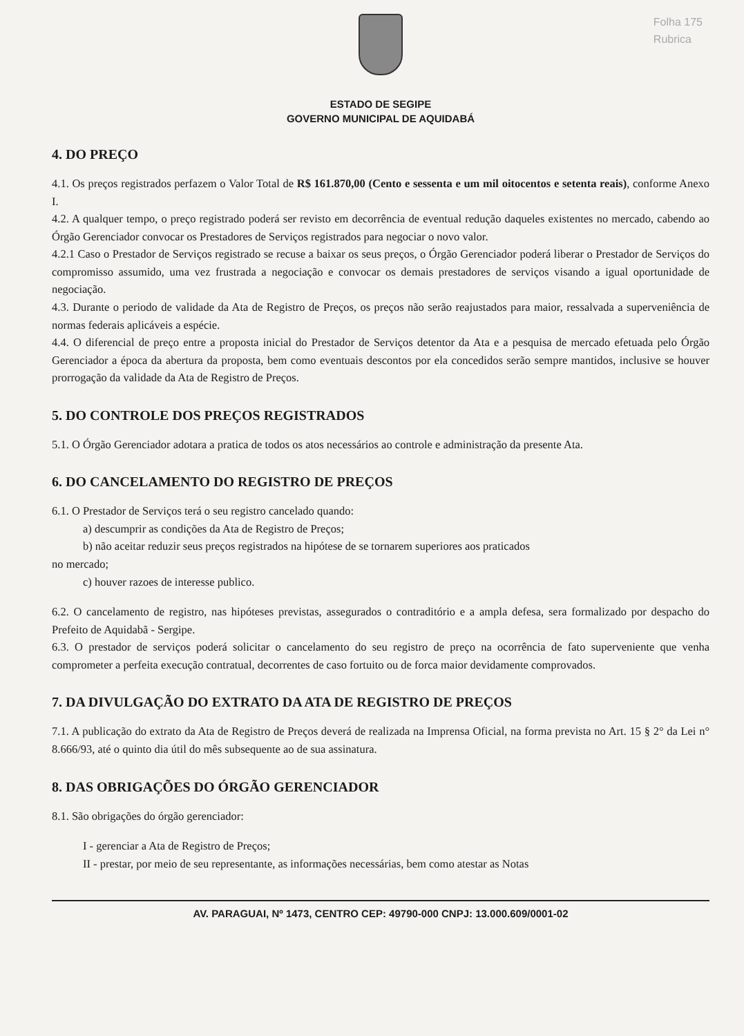Folha 175
Rubrica
ESTADO DE SEGIPE
GOVERNO MUNICIPAL DE AQUIDABÁ
4. DO PREÇO
4.1. Os preços registrados perfazem o Valor Total de R$ 161.870,00 (Cento e sessenta e um mil oitocentos e setenta reais), conforme Anexo I.
4.2. A qualquer tempo, o preço registrado poderá ser revisto em decorrência de eventual redução daqueles existentes no mercado, cabendo ao Órgão Gerenciador convocar os Prestadores de Serviços registrados para negociar o novo valor.
4.2.1 Caso o Prestador de Serviços registrado se recuse a baixar os seus preços, o Órgão Gerenciador poderá liberar o Prestador de Serviços do compromisso assumido, uma vez frustrada a negociação e convocar os demais prestadores de serviços visando a igual oportunidade de negociação.
4.3. Durante o periodo de validade da Ata de Registro de Preços, os preços não serão reajustados para maior, ressalvada a superveniência de normas federais aplicáveis a espécie.
4.4. O diferencial de preço entre a proposta inicial do Prestador de Serviços detentor da Ata e a pesquisa de mercado efetuada pelo Órgão Gerenciador a época da abertura da proposta, bem como eventuais descontos por ela concedidos serão sempre mantidos, inclusive se houver prorrogação da validade da Ata de Registro de Preços.
5. DO CONTROLE DOS PREÇOS REGISTRADOS
5.1. O Órgão Gerenciador adotara a pratica de todos os atos necessários ao controle e administração da presente Ata.
6. DO CANCELAMENTO DO REGISTRO DE PREÇOS
6.1. O Prestador de Serviços terá o seu registro cancelado quando:
a) descumprir as condições da Ata de Registro de Preços;
b) não aceitar reduzir seus preços registrados na hipótese de se tornarem superiores aos praticados
no mercado;
c) houver razoes de interesse publico.
6.2. O cancelamento de registro, nas hipóteses previstas, assegurados o contraditório e a ampla defesa, sera formalizado por despacho do Prefeito de Aquidabã - Sergipe.
6.3. O prestador de serviços poderá solicitar o cancelamento do seu registro de preço na ocorrência de fato superveniente que venha comprometer a perfeita execução contratual, decorrentes de caso fortuito ou de forca maior devidamente comprovados.
7. DA DIVULGAÇÃO DO EXTRATO DA ATA DE REGISTRO DE PREÇOS
7.1. A publicação do extrato da Ata de Registro de Preços deverá de realizada na Imprensa Oficial, na forma prevista no Art. 15 § 2° da Lei n° 8.666/93, até o quinto dia útil do mês subsequente ao de sua assinatura.
8. DAS OBRIGAÇÕES DO ÓRGÃO GERENCIADOR
8.1. São obrigações do órgão gerenciador:
I - gerenciar a Ata de Registro de Preços;
II - prestar, por meio de seu representante, as informações necessárias, bem como atestar as Notas
AV. PARAGUAI, Nº 1473, CENTRO CEP: 49790-000 CNPJ: 13.000.609/0001-02